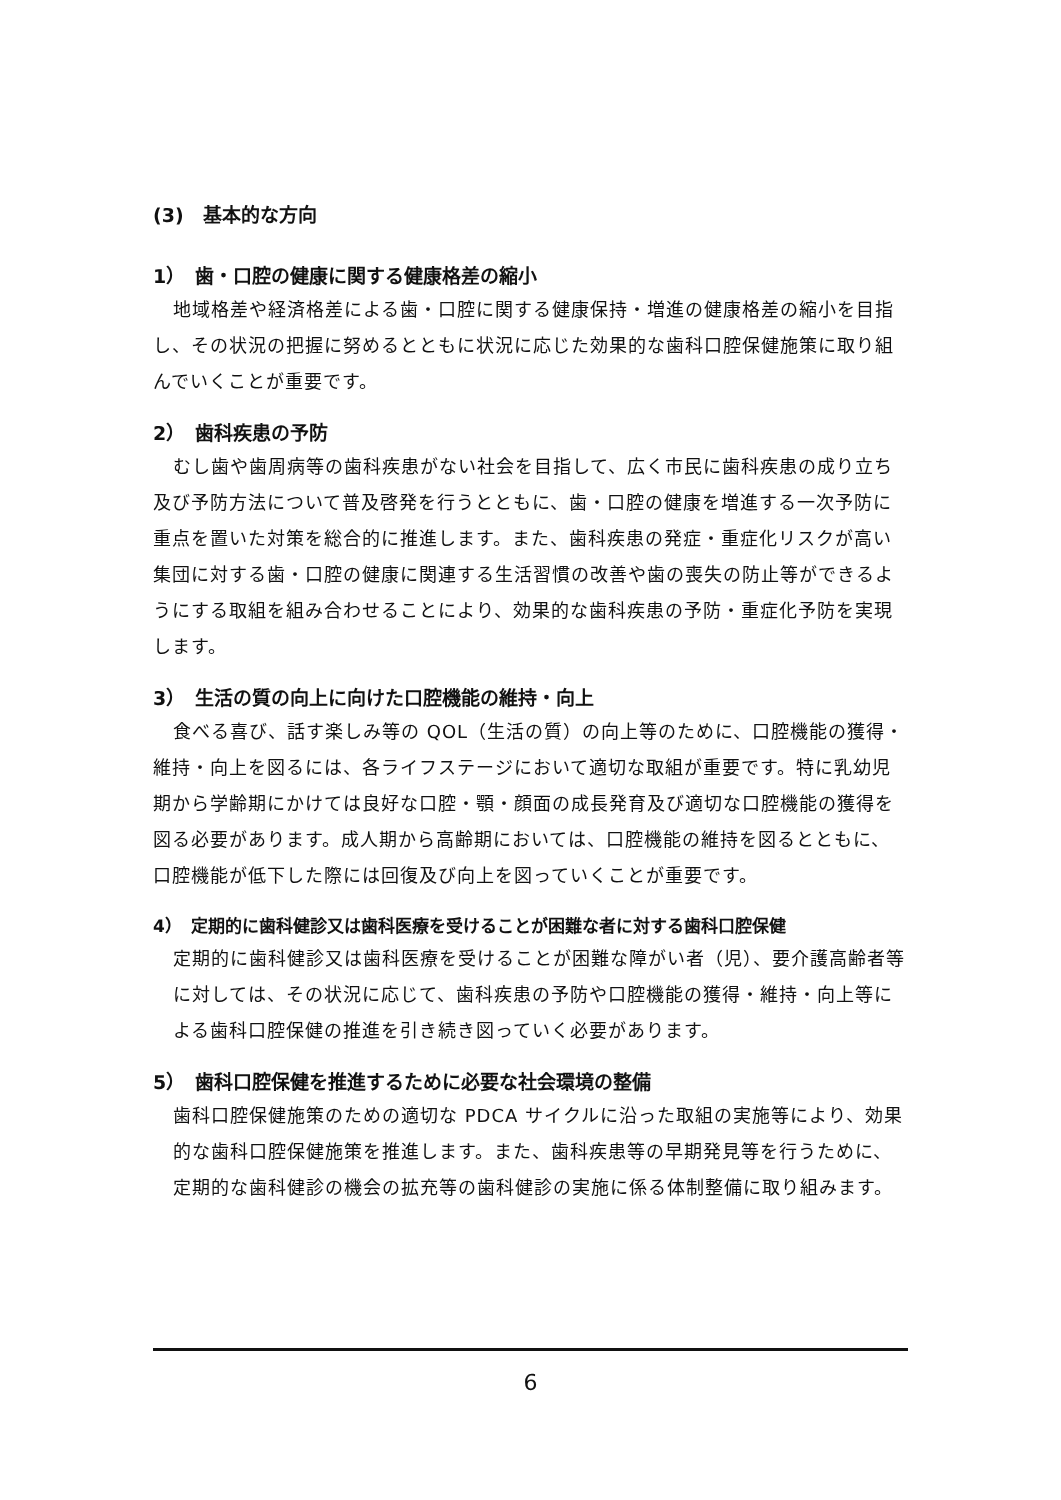(3)　基本的な方向
1）　歯・口腔の健康に関する健康格差の縮小
地域格差や経済格差による歯・口腔に関する健康保持・増進の健康格差の縮小を目指し、その状況の把握に努めるとともに状況に応じた効果的な歯科口腔保健施策に取り組んでいくことが重要です。
2）　歯科疾患の予防
むし歯や歯周病等の歯科疾患がない社会を目指して、広く市民に歯科疾患の成り立ち及び予防方法について普及啓発を行うとともに、歯・口腔の健康を増進する一次予防に重点を置いた対策を総合的に推進します。また、歯科疾患の発症・重症化リスクが高い集団に対する歯・口腔の健康に関連する生活習慣の改善や歯の喪失の防止等ができるようにする取組を組み合わせることにより、効果的な歯科疾患の予防・重症化予防を実現します。
3）　生活の質の向上に向けた口腔機能の維持・向上
食べる喜び、話す楽しみ等の QOL（生活の質）の向上等のために、口腔機能の獲得・維持・向上を図るには、各ライフステージにおいて適切な取組が重要です。特に乳幼児期から学齢期にかけては良好な口腔・顎・顔面の成長発育及び適切な口腔機能の獲得を図る必要があります。成人期から高齢期においては、口腔機能の維持を図るとともに、口腔機能が低下した際には回復及び向上を図っていくことが重要です。
4）　定期的に歯科健診又は歯科医療を受けることが困難な者に対する歯科口腔保健
定期的に歯科健診又は歯科医療を受けることが困難な障がい者（児）、要介護高齢者等に対しては、その状況に応じて、歯科疾患の予防や口腔機能の獲得・維持・向上等による歯科口腔保健の推進を引き続き図っていく必要があります。
5）　歯科口腔保健を推進するために必要な社会環境の整備
歯科口腔保健施策のための適切な PDCA サイクルに沿った取組の実施等により、効果的な歯科口腔保健施策を推進します。また、歯科疾患等の早期発見等を行うために、定期的な歯科健診の機会の拡充等の歯科健診の実施に係る体制整備に取り組みます。
6